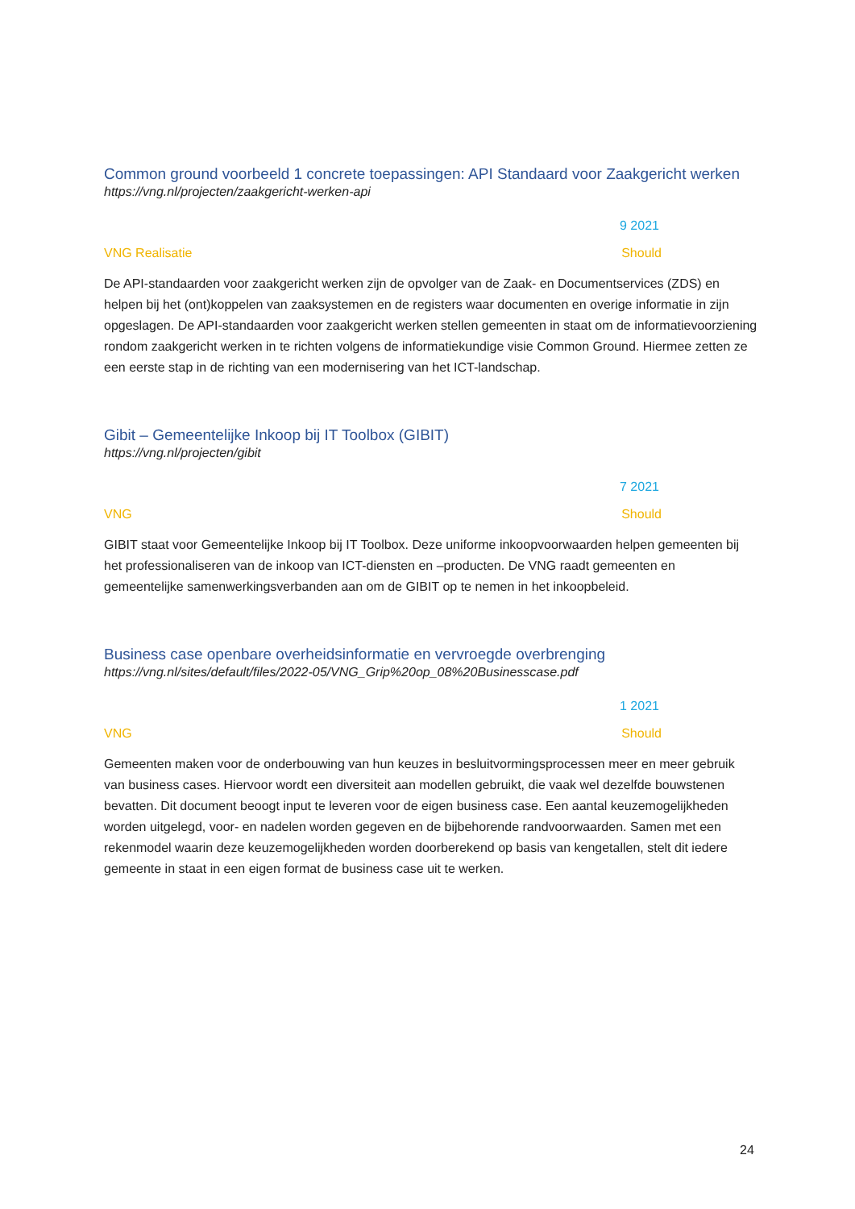Common ground voorbeeld 1 concrete toepassingen: API Standaard voor Zaakgericht werken
https://vng.nl/projecten/zaakgericht-werken-api
9 2021
VNG Realisatie Should
De API-standaarden voor zaakgericht werken zijn de opvolger van de Zaak- en Documentservices (ZDS) en helpen bij het (ont)koppelen van zaaksystemen en de registers waar documenten en overige informatie in zijn opgeslagen. De API-standaarden voor zaakgericht werken stellen gemeenten in staat om de informatievoorziening rondom zaakgericht werken in te richten volgens de informatiekundige visie Common Ground. Hiermee zetten ze een eerste stap in de richting van een modernisering van het ICT-landschap.
Gibit – Gemeentelijke Inkoop bij IT Toolbox (GIBIT)
https://vng.nl/projecten/gibit
7 2021
VNG Should
GIBIT staat voor Gemeentelijke Inkoop bij IT Toolbox. Deze uniforme inkoopvoorwaarden helpen gemeenten bij het professionaliseren van de inkoop van ICT-diensten en –producten. De VNG raadt gemeenten en gemeentelijke samenwerkingsverbanden aan om de GIBIT op te nemen in het inkoopbeleid.
Business case openbare overheidsinformatie en vervroegde overbrenging
https://vng.nl/sites/default/files/2022-05/VNG_Grip%20op_08%20Businesscase.pdf
1 2021
VNG Should
Gemeenten maken voor de onderbouwing van hun keuzes in besluitvormingsprocessen meer en meer gebruik van business cases. Hiervoor wordt een diversiteit aan modellen gebruikt, die vaak wel dezelfde bouwstenen bevatten. Dit document beoogt input te leveren voor de eigen business case. Een aantal keuzemogelijkheden worden uitgelegd, voor- en nadelen worden gegeven en de bijbehorende randvoorwaarden. Samen met een rekenmodel waarin deze keuzemogelijkheden worden doorberekend op basis van kengetallen, stelt dit iedere gemeente in staat in een eigen format de business case uit te werken.
24